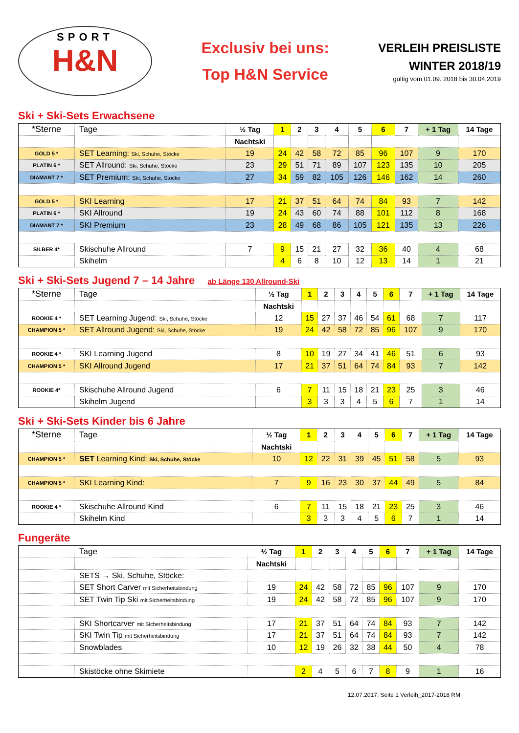SPORT
H&N
Exclusiv bei uns:
Top H&N Service
VERLEIH PREISLISTE
WINTER 2018/19
gültig vom 01.09. 2018 bis 30.04.2019
Ski + Ski-Sets Erwachsene
| *Sterne | Tage | ½ Tag | 1 | 2 | 3 | 4 | 5 | 6 | 7 | + 1 Tag | 14 Tage |
| | | Nachtski | | | | | | | | | |
| GOLD 5 * | SET Learning: Ski, Schuhe, Stöcke | 19 | 24 | 42 | 58 | 72 | 85 | 96 | 107 | 9 | 170 |
| PLATIN 6 * | SET Allround: Ski, Schuhe, Stöcke | 23 | 29 | 51 | 71 | 89 | 107 | 123 | 135 | 10 | 205 |
| DIAMANT 7 * | SET Premium: Ski, Schuhe, Stöcke | 27 | 34 | 59 | 82 | 105 | 126 | 146 | 162 | 14 | 260 |
| GOLD 5 * | SKI Learning | 17 | 21 | 37 | 51 | 64 | 74 | 84 | 93 | 7 | 142 |
| PLATIN 6 * | SKI Allround | 19 | 24 | 43 | 60 | 74 | 88 | 101 | 112 | 8 | 168 |
| DIAMANT 7 * | SKI Premium | 23 | 28 | 49 | 68 | 86 | 105 | 121 | 135 | 13 | 226 |
| SILBER 4* | Skischuhe Allround | 7 | 9 | 15 | 21 | 27 | 32 | 36 | 40 | 4 | 68 |
| | Skihelm | | 4 | 6 | 8 | 10 | 12 | 13 | 14 | 1 | 21 |
Ski + Ski-Sets Jugend 7 – 14 Jahre ab Länge 130 Allround-Ski
| *Sterne | Tage | ½ Tag | 1 | 2 | 3 | 4 | 5 | 6 | 7 | + 1 Tag | 14 Tage |
| | | Nachtski | | | | | | | | | |
| ROOKIE 4 * | SET Learning Jugend: Ski, Schuhe, Stöcke | 12 | 15 | 27 | 37 | 46 | 54 | 61 | 68 | 7 | 117 |
| CHAMPION 5 * | SET Allround Jugend: Ski, Schuhe, Stöcke | 19 | 24 | 42 | 58 | 72 | 85 | 96 | 107 | 9 | 170 |
| ROOKIE 4 * | SKI Learning Jugend | 8 | 10 | 19 | 27 | 34 | 41 | 46 | 51 | 6 | 93 |
| CHAMPION 5 * | SKI Allround Jugend | 17 | 21 | 37 | 51 | 64 | 74 | 84 | 93 | 7 | 142 |
| ROOKIE 4* | Skischuhe Allround Jugend | 6 | 7 | 11 | 15 | 18 | 21 | 23 | 25 | 3 | 46 |
| | Skihelm Jugend | | 3 | 3 | 3 | 4 | 5 | 6 | 7 | 1 | 14 |
Ski + Ski-Sets Kinder bis 6 Jahre
| *Sterne | Tage | ½ Tag | 1 | 2 | 3 | 4 | 5 | 6 | 7 | + 1 Tag | 14 Tage |
| | | Nachtski | | | | | | | | | |
| CHAMPION 5 * | SET Learning Kind: Ski, Schuhe, Stöcke | 10 | 12 | 22 | 31 | 39 | 45 | 51 | 58 | 5 | 93 |
| CHAMPION 5 * | SKI Learning Kind: | 7 | 9 | 16 | 23 | 30 | 37 | 44 | 49 | 5 | 84 |
| ROOKIE 4 * | Skischuhe Allround Kind | 6 | 7 | 11 | 15 | 18 | 21 | 23 | 25 | 3 | 46 |
| | Skihelm Kind | | 3 | 3 | 3 | 4 | 5 | 6 | 7 | 1 | 14 |
Fungeräte
| | Tage | ½ Tag | 1 | 2 | 3 | 4 | 5 | 6 | 7 | + 1 Tag | 14 Tage |
| | | Nachtski | | | | | | | | | |
| | SETS → Ski, Schuhe, Stöcke: | | | | | | | | | | |
| | SET Short Carver mit Sicherheitsbindung | 19 | 24 | 42 | 58 | 72 | 85 | 96 | 107 | 9 | 170 |
| | SET Twin Tip Ski mit Sicherheitsbindung | 19 | 24 | 42 | 58 | 72 | 85 | 96 | 107 | 9 | 170 |
| | SKI Shortcarver mit Sicherheitsbindung | 17 | 21 | 37 | 51 | 64 | 74 | 84 | 93 | 7 | 142 |
| | SKI Twin Tip mit Sicherheitsbindung | 17 | 21 | 37 | 51 | 64 | 74 | 84 | 93 | 7 | 142 |
| | Snowblades | 10 | 12 | 19 | 26 | 32 | 38 | 44 | 50 | 4 | 78 |
| | Skistöcke ohne Skimiete | | 2 | 4 | 5 | 6 | 7 | 8 | 9 | 1 | 16 |
12.07.2017, Seite 1 Verleih_2017-2018 RM